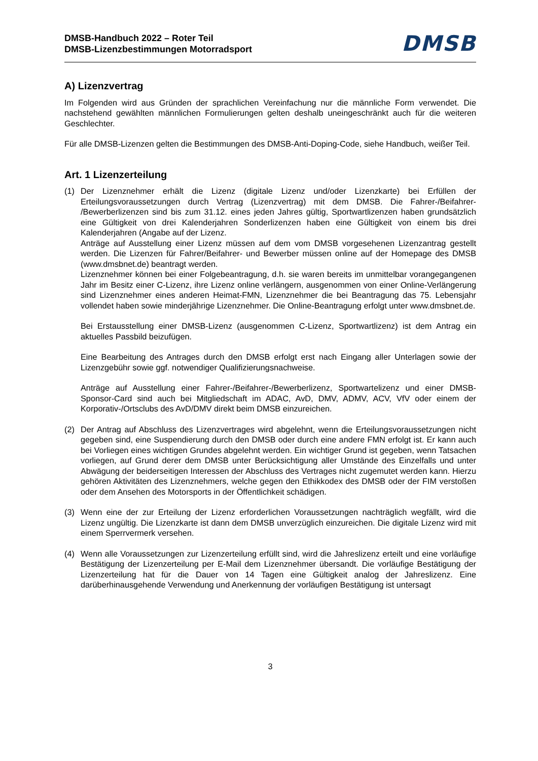DMSB-Handbuch 2022 – Roter Teil
DMSB-Lizenzbestimmungen Motorradsport
DMSB
A) Lizenzvertrag
Im Folgenden wird aus Gründen der sprachlichen Vereinfachung nur die männliche Form verwendet. Die nachstehend gewählten männlichen Formulierungen gelten deshalb uneingeschränkt auch für die weiteren Geschlechter.
Für alle DMSB-Lizenzen gelten die Bestimmungen des DMSB-Anti-Doping-Code, siehe Handbuch, weißer Teil.
Art. 1 Lizenzerteilung
(1) Der Lizenznehmer erhält die Lizenz (digitale Lizenz und/oder Lizenzkarte) bei Erfüllen der Erteilungsvoraussetzungen durch Vertrag (Lizenzvertrag) mit dem DMSB. Die Fahrer-/Beifahrer- /Bewerberlizenzen sind bis zum 31.12. eines jeden Jahres gültig, Sportwartlizenzen haben grundsätzlich eine Gültigkeit von drei Kalenderjahren Sonderlizenzen haben eine Gültigkeit von einem bis drei Kalenderjahren (Angabe auf der Lizenz.
Anträge auf Ausstellung einer Lizenz müssen auf dem vom DMSB vorgesehenen Lizenzantrag gestellt werden. Die Lizenzen für Fahrer/Beifahrer- und Bewerber müssen online auf der Homepage des DMSB (www.dmsbnet.de) beantragt werden.
Lizenznehmer können bei einer Folgebeantragung, d.h. sie waren bereits im unmittelbar vorangegangenen Jahr im Besitz einer C-Lizenz, ihre Lizenz online verlängern, ausgenommen von einer Online-Verlängerung sind Lizenznehmer eines anderen Heimat-FMN, Lizenznehmer die bei Beantragung das 75. Lebensjahr vollendet haben sowie minderjährige Lizenznehmer. Die Online-Beantragung erfolgt unter www.dmsbnet.de.
Bei Erstausstellung einer DMSB-Lizenz (ausgenommen C-Lizenz, Sportwartlizenz) ist dem Antrag ein aktuelles Passbild beizufügen.
Eine Bearbeitung des Antrages durch den DMSB erfolgt erst nach Eingang aller Unterlagen sowie der Lizenzgebühr sowie ggf. notwendiger Qualifizierungsnachweise.
Anträge auf Ausstellung einer Fahrer-/Beifahrer-/Bewerberlizenz, Sportwartelizenz und einer DMSB-Sponsor-Card sind auch bei Mitgliedschaft im ADAC, AvD, DMV, ADMV, ACV, VfV oder einem der Korporativ-/Ortsclubs des AvD/DMV direkt beim DMSB einzureichen.
(2) Der Antrag auf Abschluss des Lizenzvertrages wird abgelehnt, wenn die Erteilungsvoraussetzungen nicht gegeben sind, eine Suspendierung durch den DMSB oder durch eine andere FMN erfolgt ist. Er kann auch bei Vorliegen eines wichtigen Grundes abgelehnt werden. Ein wichtiger Grund ist gegeben, wenn Tatsachen vorliegen, auf Grund derer dem DMSB unter Berücksichtigung aller Umstände des Einzelfalls und unter Abwägung der beiderseitigen Interessen der Abschluss des Vertrages nicht zugemutet werden kann. Hierzu gehören Aktivitäten des Lizenznehmers, welche gegen den Ethikkodex des DMSB oder der FIM verstoßen oder dem Ansehen des Motorsports in der Öffentlichkeit schädigen.
(3) Wenn eine der zur Erteilung der Lizenz erforderlichen Voraussetzungen nachträglich wegfällt, wird die Lizenz ungültig. Die Lizenzkarte ist dann dem DMSB unverzüglich einzureichen. Die digitale Lizenz wird mit einem Sperrvermerk versehen.
(4) Wenn alle Voraussetzungen zur Lizenzerteilung erfüllt sind, wird die Jahreslizenz erteilt und eine vorläufige Bestätigung der Lizenzerteilung per E-Mail dem Lizenznehmer übersandt. Die vorläufige Bestätigung der Lizenzerteilung hat für die Dauer von 14 Tagen eine Gültigkeit analog der Jahreslizenz. Eine darüberhinausgehende Verwendung und Anerkennung der vorläufigen Bestätigung ist untersagt
3